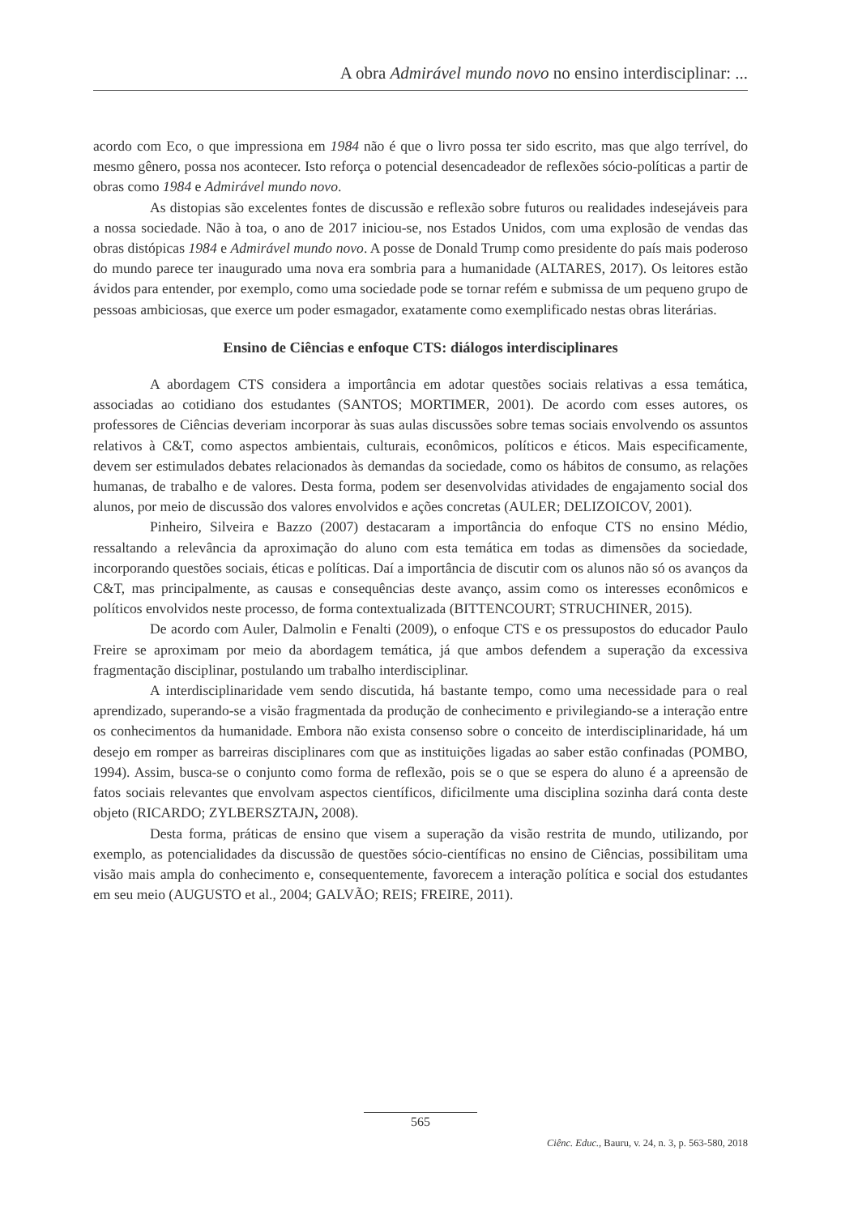A obra Admirável mundo novo no ensino interdisciplinar: ...
acordo com Eco, o que impressiona em 1984 não é que o livro possa ter sido escrito, mas que algo terrível, do mesmo gênero, possa nos acontecer. Isto reforça o potencial desencadeador de reflexões sócio-políticas a partir de obras como 1984 e Admirável mundo novo.
As distopias são excelentes fontes de discussão e reflexão sobre futuros ou realidades indesejáveis para a nossa sociedade. Não à toa, o ano de 2017 iniciou-se, nos Estados Unidos, com uma explosão de vendas das obras distópicas 1984 e Admirável mundo novo. A posse de Donald Trump como presidente do país mais poderoso do mundo parece ter inaugurado uma nova era sombria para a humanidade (ALTARES, 2017). Os leitores estão ávidos para entender, por exemplo, como uma sociedade pode se tornar refém e submissa de um pequeno grupo de pessoas ambiciosas, que exerce um poder esmagador, exatamente como exemplificado nestas obras literárias.
Ensino de Ciências e enfoque CTS: diálogos interdisciplinares
A abordagem CTS considera a importância em adotar questões sociais relativas a essa temática, associadas ao cotidiano dos estudantes (SANTOS; MORTIMER, 2001). De acordo com esses autores, os professores de Ciências deveriam incorporar às suas aulas discussões sobre temas sociais envolvendo os assuntos relativos à C&T, como aspectos ambientais, culturais, econômicos, políticos e éticos. Mais especificamente, devem ser estimulados debates relacionados às demandas da sociedade, como os hábitos de consumo, as relações humanas, de trabalho e de valores. Desta forma, podem ser desenvolvidas atividades de engajamento social dos alunos, por meio de discussão dos valores envolvidos e ações concretas (AULER; DELIZOICOV, 2001).
Pinheiro, Silveira e Bazzo (2007) destacaram a importância do enfoque CTS no ensino Médio, ressaltando a relevância da aproximação do aluno com esta temática em todas as dimensões da sociedade, incorporando questões sociais, éticas e políticas. Daí a importância de discutir com os alunos não só os avanços da C&T, mas principalmente, as causas e consequências deste avanço, assim como os interesses econômicos e políticos envolvidos neste processo, de forma contextualizada (BITTENCOURT; STRUCHINER, 2015).
De acordo com Auler, Dalmolin e Fenalti (2009), o enfoque CTS e os pressupostos do educador Paulo Freire se aproximam por meio da abordagem temática, já que ambos defendem a superação da excessiva fragmentação disciplinar, postulando um trabalho interdisciplinar.
A interdisciplinaridade vem sendo discutida, há bastante tempo, como uma necessidade para o real aprendizado, superando-se a visão fragmentada da produção de conhecimento e privilegiando-se a interação entre os conhecimentos da humanidade. Embora não exista consenso sobre o conceito de interdisciplinaridade, há um desejo em romper as barreiras disciplinares com que as instituições ligadas ao saber estão confinadas (POMBO, 1994). Assim, busca-se o conjunto como forma de reflexão, pois se o que se espera do aluno é a apreensão de fatos sociais relevantes que envolvam aspectos científicos, dificilmente uma disciplina sozinha dará conta deste objeto (RICARDO; ZYLBERSZTAJN, 2008).
Desta forma, práticas de ensino que visem a superação da visão restrita de mundo, utilizando, por exemplo, as potencialidades da discussão de questões sócio-científicas no ensino de Ciências, possibilitam uma visão mais ampla do conhecimento e, consequentemente, favorecem a interação política e social dos estudantes em seu meio (AUGUSTO et al., 2004; GALVÃO; REIS; FREIRE, 2011).
565
Ciênc. Educ., Bauru, v. 24, n. 3, p. 563-580, 2018